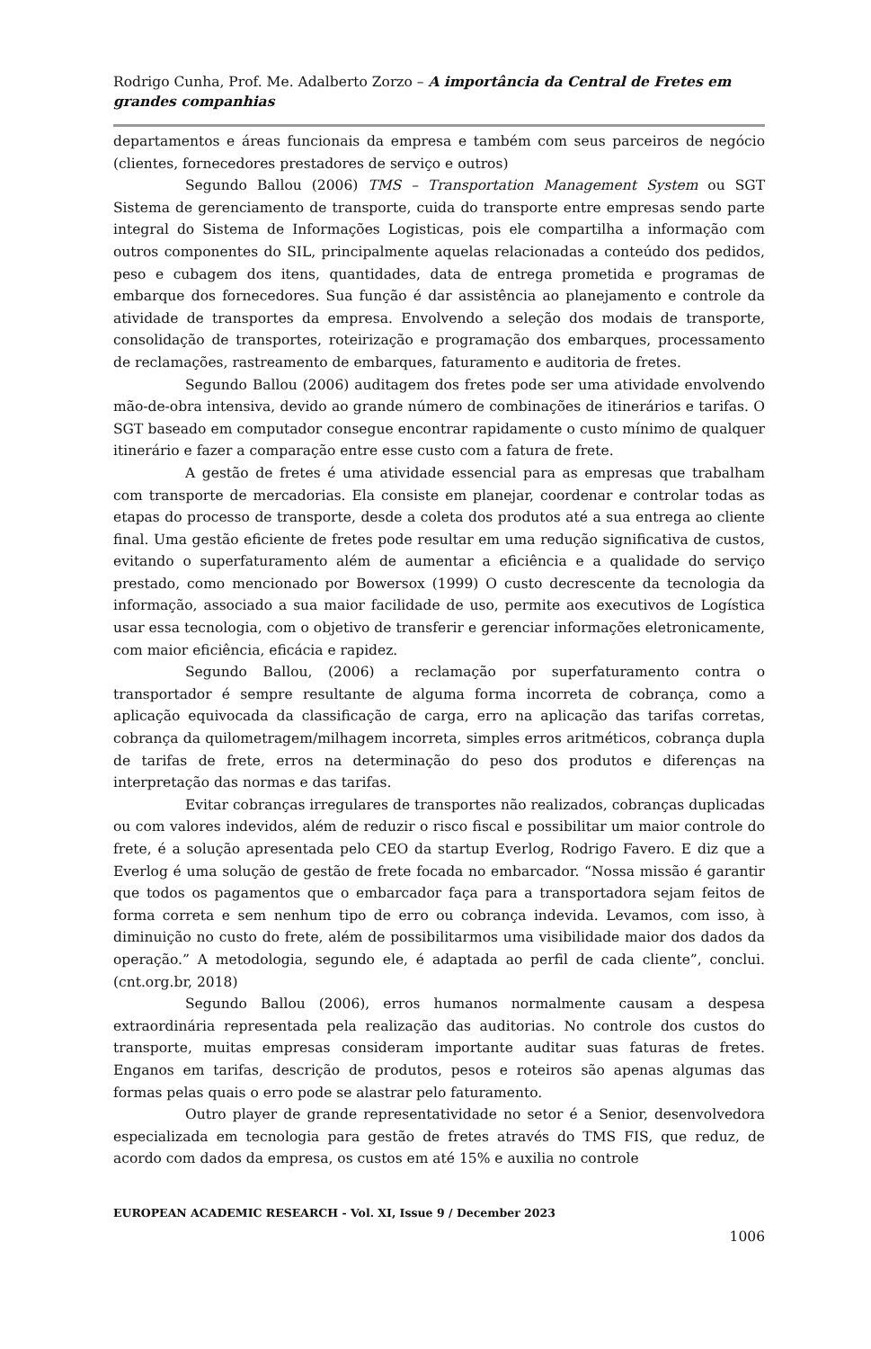Rodrigo Cunha, Prof. Me. Adalberto Zorzo – A importância da Central de Fretes em grandes companhias
departamentos e áreas funcionais da empresa e também com seus parceiros de negócio (clientes, fornecedores prestadores de serviço e outros)
Segundo Ballou (2006) TMS – Transportation Management System ou SGT Sistema de gerenciamento de transporte, cuida do transporte entre empresas sendo parte integral do Sistema de Informações Logisticas, pois ele compartilha a informação com outros componentes do SIL, principalmente aquelas relacionadas a conteúdo dos pedidos, peso e cubagem dos itens, quantidades, data de entrega prometida e programas de embarque dos fornecedores. Sua função é dar assistência ao planejamento e controle da atividade de transportes da empresa. Envolvendo a seleção dos modais de transporte, consolidação de transportes, roteirização e programação dos embarques, processamento de reclamações, rastreamento de embarques, faturamento e auditoria de fretes.
Segundo Ballou (2006) auditagem dos fretes pode ser uma atividade envolvendo mão-de-obra intensiva, devido ao grande número de combinações de itinerários e tarifas. O SGT baseado em computador consegue encontrar rapidamente o custo mínimo de qualquer itinerário e fazer a comparação entre esse custo com a fatura de frete.
A gestão de fretes é uma atividade essencial para as empresas que trabalham com transporte de mercadorias. Ela consiste em planejar, coordenar e controlar todas as etapas do processo de transporte, desde a coleta dos produtos até a sua entrega ao cliente final. Uma gestão eficiente de fretes pode resultar em uma redução significativa de custos, evitando o superfaturamento além de aumentar a eficiência e a qualidade do serviço prestado, como mencionado por Bowersox (1999) O custo decrescente da tecnologia da informação, associado a sua maior facilidade de uso, permite aos executivos de Logística usar essa tecnologia, com o objetivo de transferir e gerenciar informações eletronicamente, com maior eficiência, eficácia e rapidez.
Segundo Ballou, (2006) a reclamação por superfaturamento contra o transportador é sempre resultante de alguma forma incorreta de cobrança, como a aplicação equivocada da classificação de carga, erro na aplicação das tarifas corretas, cobrança da quilometragem/milhagem incorreta, simples erros aritméticos, cobrança dupla de tarifas de frete, erros na determinação do peso dos produtos e diferenças na interpretação das normas e das tarifas.
Evitar cobranças irregulares de transportes não realizados, cobranças duplicadas ou com valores indevidos, além de reduzir o risco fiscal e possibilitar um maior controle do frete, é a solução apresentada pelo CEO da startup Everlog, Rodrigo Favero. E diz que a Everlog é uma solução de gestão de frete focada no embarcador. “Nossa missão é garantir que todos os pagamentos que o embarcador faça para a transportadora sejam feitos de forma correta e sem nenhum tipo de erro ou cobrança indevida. Levamos, com isso, à diminuição no custo do frete, além de possibilitarmos uma visibilidade maior dos dados da operação.” A metodologia, segundo ele, é adaptada ao perfil de cada cliente”, conclui. (cnt.org.br, 2018)
Segundo Ballou (2006), erros humanos normalmente causam a despesa extraordinária representada pela realização das auditorias. No controle dos custos do transporte, muitas empresas consideram importante auditar suas faturas de fretes. Enganos em tarifas, descrição de produtos, pesos e roteiros são apenas algumas das formas pelas quais o erro pode se alastrar pelo faturamento.
Outro player de grande representatividade no setor é a Senior, desenvolvedora especializada em tecnologia para gestão de fretes através do TMS FIS, que reduz, de acordo com dados da empresa, os custos em até 15% e auxilia no controle
EUROPEAN ACADEMIC RESEARCH - Vol. XI, Issue 9 / December 2023
1006